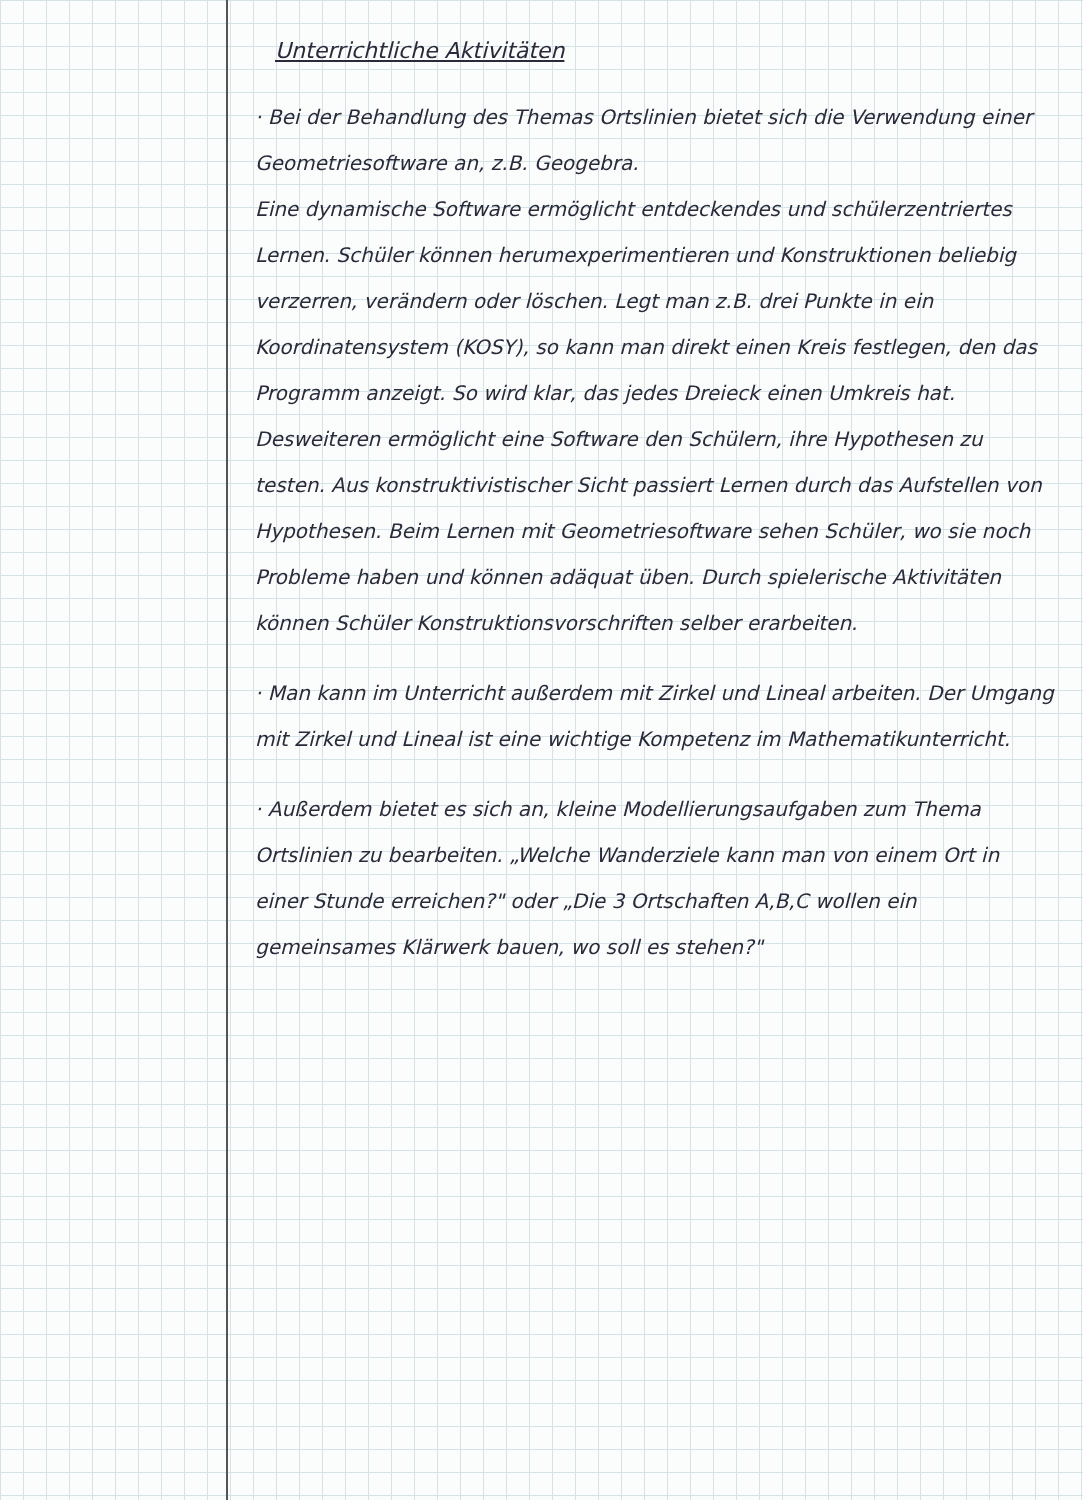Unterrichtliche Aktivitäten
· Bei der Behandlung des Themas Ortslinien bietet sich die Verwendung einer Geometriesoftware an, z.B. Geogebra.
Eine dynamische Software ermöglicht entdeckendes und schülerzentriertes Lernen. Schüler können herumexperimentieren und Konstruktionen beliebig verzerren, verändern oder löschen. Legt man z.B. drei Punkte in ein Koordinatensystem (KOSY), so kann man direkt einen Kreis festlegen, den das Programm anzeigt. So wird klar, das jedes Dreieck einen Umkreis hat.
Desweiteren ermöglicht eine Software den Schülern, ihre Hypothesen zu testen. Aus konstruktivistischer Sicht passiert Lernen durch das Aufstellen von Hypothesen. Beim Lernen mit Geometriesoftware sehen Schüler, wo sie noch Probleme haben und können adäquat üben. Durch spielerische Aktivitäten können Schüler Konstruktionsvorschriften selber erarbeiten.
· Man kann im Unterricht außerdem mit Zirkel und Lineal arbeiten. Der Umgang mit Zirkel und Lineal ist eine wichtige Kompetenz im Mathematikunterricht.
· Außerdem bietet es sich an, kleine Modellierungsaufgaben zum Thema Ortslinien zu bearbeiten. „Welche Wanderziele kann man von einem Ort in einer Stunde erreichen?" oder „Die 3 Ortschaften A,B,C wollen ein gemeinsames Klärwerk bauen, wo soll es stehen?"